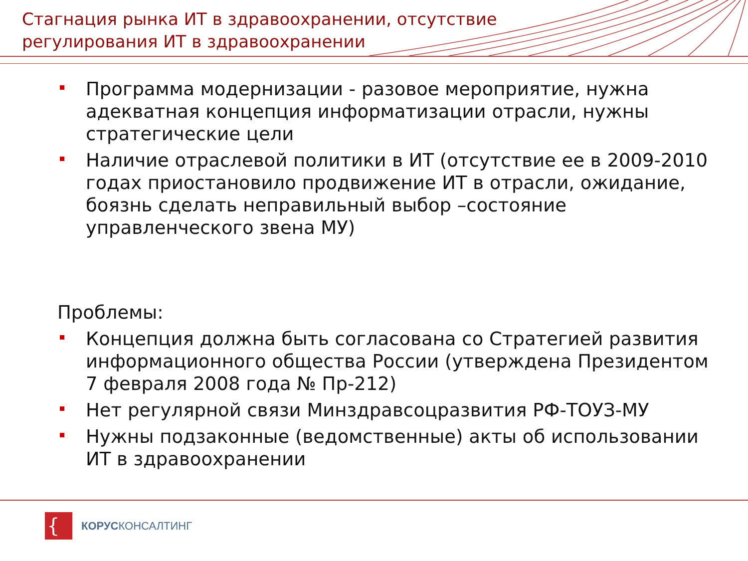Стагнация рынка ИТ в здравоохранении, отсутствие
регулирования ИТ в здравоохранении
Программа модернизации - разовое мероприятие, нужна адекватная концепция информатизации отрасли, нужны стратегические цели
Наличие отраслевой политики в ИТ (отсутствие ее в 2009-2010 годах приостановило продвижение ИТ в отрасли, ожидание, боязнь сделать неправильный выбор –состояние управленческого звена МУ)
Проблемы:
Концепция должна быть согласована со Стратегией развития информационного общества России (утверждена Президентом 7 февраля 2008 года № Пр-212)
Нет регулярной связи Минздравсоцразвития РФ-ТОУЗ-МУ
Нужны подзаконные (ведомственные) акты об использовании ИТ в здравоохранении
{
КОРУСКОНСАЛТИНГ